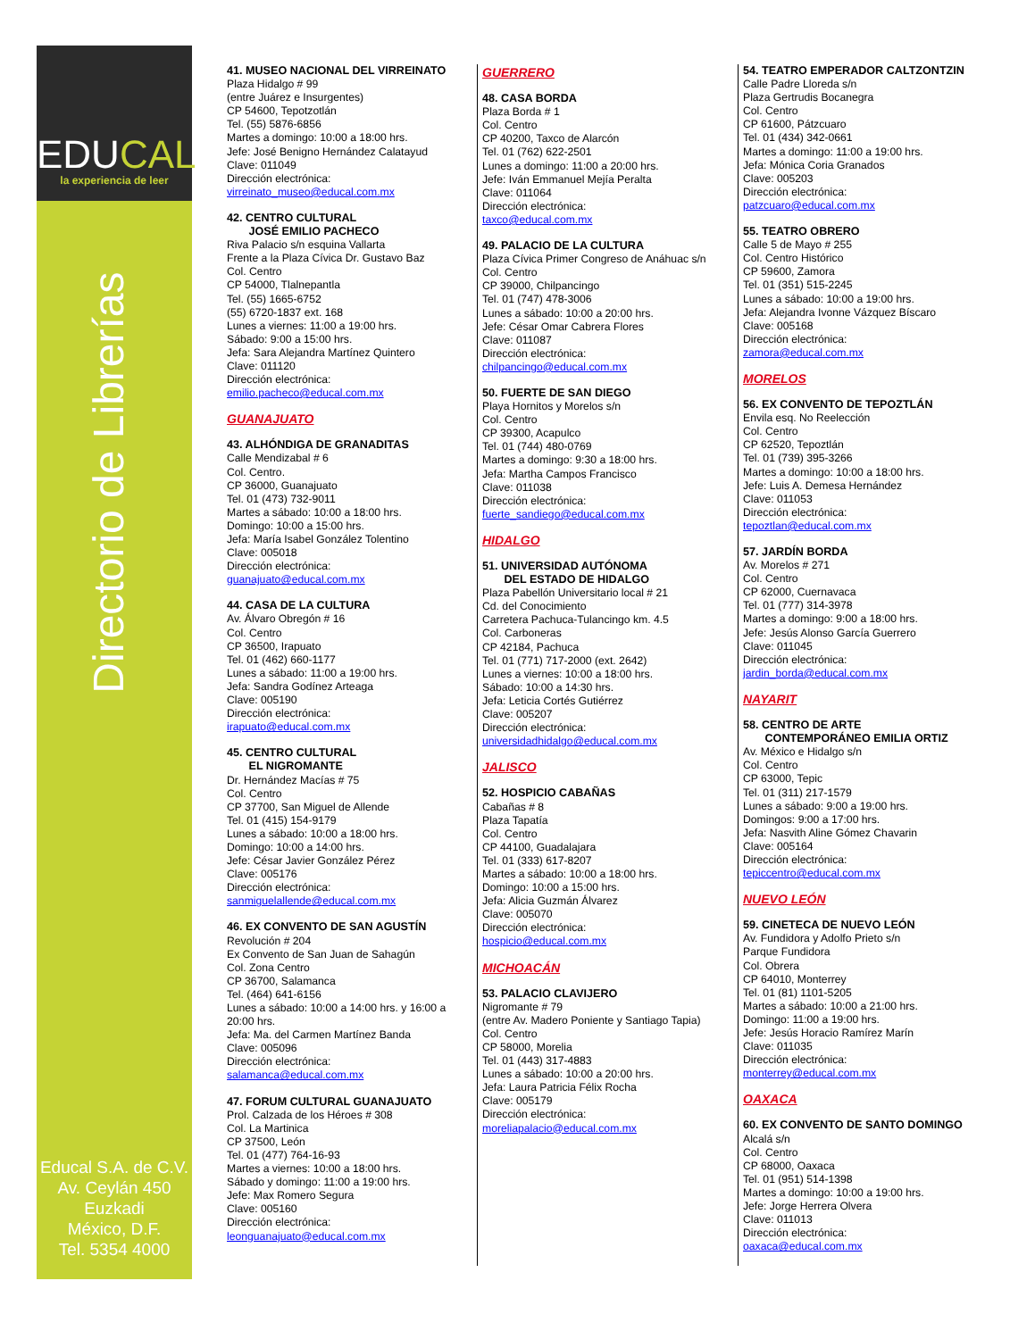EDUCAL
la experiencia de leer
Directorio de Librerías
Educal S.A. de C.V.
Av. Ceylán 450
Euzkadi
México, D.F.
Tel. 5354 4000
41. MUSEO NACIONAL DEL VIRREINATO
Plaza Hidalgo # 99
(entre Juárez e Insurgentes)
CP 54600, Tepotzotlán
Tel. (55) 5876-6856
Martes a domingo: 10:00 a 18:00 hrs.
Jefe: José Benigno Hernández Calatayud
Clave: 011049
Dirección electrónica:
virreinato_museo@educal.com.mx
42. CENTRO CULTURAL
JOSÉ EMILIO PACHECO
Riva Palacio s/n esquina Vallarta
Frente a la Plaza Cívica Dr. Gustavo Baz
Col. Centro
CP 54000, Tlalnepantla
Tel. (55) 1665-6752
(55) 6720-1837 ext. 168
Lunes a viernes: 11:00 a 19:00 hrs.
Sábado: 9:00 a 15:00 hrs.
Jefa: Sara Alejandra Martínez Quintero
Clave: 011120
Dirección electrónica:
emilio.pacheco@educal.com.mx
GUANAJUATO
43. ALHÓNDIGA DE GRANADITAS
Calle Mendizabal # 6
Col. Centro.
CP 36000, Guanajuato
Tel. 01 (473) 732-9011
Martes a sábado: 10:00 a 18:00 hrs.
Domingo: 10:00 a 15:00 hrs.
Jefa: María Isabel González Tolentino
Clave: 005018
Dirección electrónica:
guanajuato@educal.com.mx
44. CASA DE LA CULTURA
Av. Álvaro Obregón # 16
Col. Centro
CP 36500, Irapuato
Tel. 01 (462) 660-1177
Lunes a sábado: 11:00 a 19:00 hrs.
Jefa: Sandra Godínez Arteaga
Clave: 005190
Dirección electrónica:
irapuato@educal.com.mx
45. CENTRO CULTURAL
EL NIGROMANTE
Dr. Hernández Macías # 75
Col. Centro
CP 37700, San Miguel de Allende
Tel. 01 (415) 154-9179
Lunes a sábado: 10:00 a 18:00 hrs.
Domingo: 10:00 a 14:00 hrs.
Jefe: César Javier González Pérez
Clave: 005176
Dirección electrónica:
sanmiguelallende@educal.com.mx
46. EX CONVENTO DE SAN AGUSTÍN
Revolución # 204
Ex Convento de San Juan de Sahagún
Col. Zona Centro
CP 36700, Salamanca
Tel. (464) 641-6156
Lunes a sábado: 10:00 a 14:00 hrs. y 16:00 a 20:00 hrs.
Jefa: Ma. del Carmen Martínez Banda
Clave: 005096
Dirección electrónica:
salamanca@educal.com.mx
47. FORUM CULTURAL GUANAJUATO
Prol. Calzada de los Héroes # 308
Col. La Martinica
CP 37500, León
Tel. 01 (477) 764-16-93
Martes a viernes: 10:00 a 18:00 hrs.
Sábado y domingo: 11:00 a 19:00 hrs.
Jefe: Max Romero Segura
Clave: 005160
Dirección electrónica:
leonguanajuato@educal.com.mx
GUERRERO
48. CASA BORDA
Plaza Borda # 1
Col. Centro
CP 40200, Taxco de Alarcón
Tel. 01 (762) 622-2501
Lunes a domingo: 11:00 a 20:00 hrs.
Jefe: Iván Emmanuel Mejía Peralta
Clave: 011064
Dirección electrónica:
taxco@educal.com.mx
49. PALACIO DE LA CULTURA
Plaza Cívica Primer Congreso de Anáhuac s/n
Col. Centro
CP 39000, Chilpancingo
Tel. 01 (747) 478-3006
Lunes a sábado: 10:00 a 20:00 hrs.
Jefe: César Omar Cabrera Flores
Clave: 011087
Dirección electrónica:
chilpancingo@educal.com.mx
50. FUERTE DE SAN DIEGO
Playa Hornitos y Morelos s/n
Col. Centro
CP 39300, Acapulco
Tel. 01 (744) 480-0769
Martes a domingo: 9:30 a 18:00 hrs.
Jefa: Martha Campos Francisco
Clave: 011038
Dirección electrónica:
fuerte_sandiego@educal.com.mx
HIDALGO
51. UNIVERSIDAD AUTÓNOMA
DEL ESTADO DE HIDALGO
Plaza Pabellón Universitario local # 21
Cd. del Conocimiento
Carretera Pachuca-Tulancingo km. 4.5
Col. Carboneras
CP 42184, Pachuca
Tel. 01 (771) 717-2000 (ext. 2642)
Lunes a viernes: 10:00 a 18:00 hrs.
Sábado: 10:00 a 14:30 hrs.
Jefa: Leticia Cortés Gutiérrez
Clave: 005207
Dirección electrónica:
universidadhidalgo@educal.com.mx
JALISCO
52. HOSPICIO CABAÑAS
Cabañas # 8
Plaza Tapatía
Col. Centro
CP 44100, Guadalajara
Tel. 01 (333) 617-8207
Martes a sábado: 10:00 a 18:00 hrs.
Domingo: 10:00 a 15:00 hrs.
Jefa: Alicia Guzmán Álvarez
Clave: 005070
Dirección electrónica:
hospicio@educal.com.mx
MICHOACÁN
53. PALACIO CLAVIJERO
Nigromante # 79
(entre Av. Madero Poniente y Santiago Tapia)
Col. Centro
CP 58000, Morelia
Tel. 01 (443) 317-4883
Lunes a sábado: 10:00 a 20:00 hrs.
Jefa: Laura Patricia Félix Rocha
Clave: 005179
Dirección electrónica:
moreliapalacio@educal.com.mx
54. TEATRO EMPERADOR CALTZONTZIN
Calle Padre Lloreda s/n
Plaza Gertrudis Bocanegra
Col. Centro
CP 61600, Pátzcuaro
Tel. 01 (434) 342-0661
Martes a domingo: 11:00 a 19:00 hrs.
Jefa: Mónica Coria Granados
Clave: 005203
Dirección electrónica:
patzcuaro@educal.com.mx
55. TEATRO OBRERO
Calle 5 de Mayo # 255
Col. Centro Histórico
CP 59600, Zamora
Tel. 01 (351) 515-2245
Lunes a sábado: 10:00 a 19:00 hrs.
Jefa: Alejandra Ivonne Vázquez Bíscaro
Clave: 005168
Dirección electrónica:
zamora@educal.com.mx
MORELOS
56. EX CONVENTO DE TEPOZTLÁN
Envila esq. No Reelección
Col. Centro
CP 62520, Tepoztlán
Tel. 01 (739) 395-3266
Martes a domingo: 10:00 a 18:00 hrs.
Jefe: Luis A. Demesa Hernández
Clave: 011053
Dirección electrónica:
tepoztlan@educal.com.mx
57. JARDÍN BORDA
Av. Morelos # 271
Col. Centro
CP 62000, Cuernavaca
Tel. 01 (777) 314-3978
Martes a domingo: 9:00 a 18:00 hrs.
Jefe: Jesús Alonso García Guerrero
Clave: 011045
Dirección electrónica:
jardin_borda@educal.com.mx
NAYARIT
58. CENTRO DE ARTE
CONTEMPORÁNEO EMILIA ORTIZ
Av. México e Hidalgo s/n
Col. Centro
CP 63000, Tepic
Tel. 01 (311) 217-1579
Lunes a sábado: 9:00 a 19:00 hrs.
Domingos: 9:00 a 17:00 hrs.
Jefa: Nasvith Aline Gómez Chavarin
Clave: 005164
Dirección electrónica:
tepiccentro@educal.com.mx
NUEVO LEÓN
59. CINETECA DE NUEVO LEÓN
Av. Fundidora y Adolfo Prieto s/n
Parque Fundidora
Col. Obrera
CP 64010, Monterrey
Tel. 01 (81) 1101-5205
Martes a sábado: 10:00 a 21:00 hrs.
Domingo: 11:00 a 19:00 hrs.
Jefe: Jesús Horacio Ramírez Marín
Clave: 011035
Dirección electrónica:
monterrey@educal.com.mx
OAXACA
60. EX CONVENTO DE SANTO DOMINGO
Alcalá s/n
Col. Centro
CP 68000, Oaxaca
Tel. 01 (951) 514-1398
Martes a domingo: 10:00 a 19:00 hrs.
Jefe: Jorge Herrera Olvera
Clave: 011013
Dirección electrónica:
oaxaca@educal.com.mx